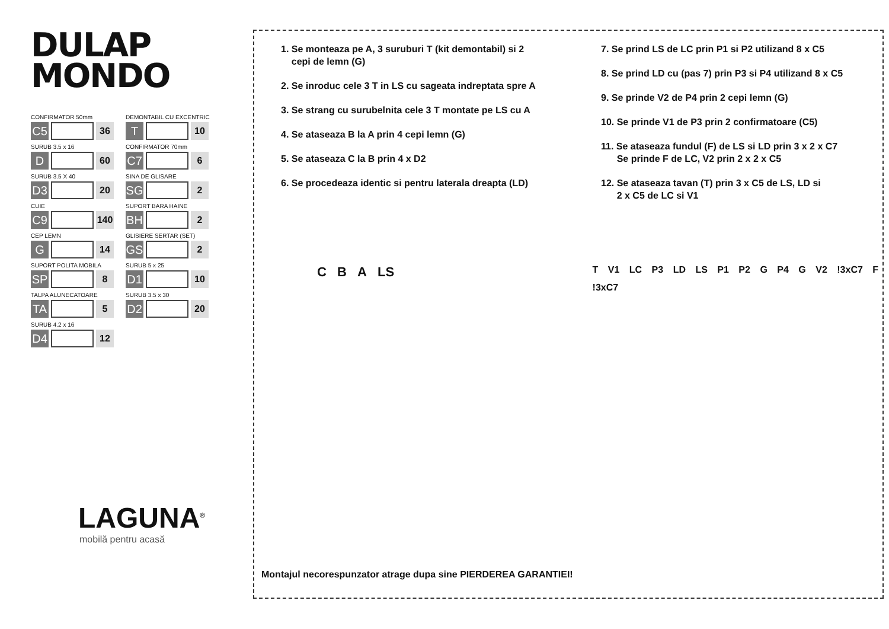DULAP
MONDO
CONFIRMATOR 50mm
C5
36
DEMONTABIL CU EXCENTRIC
T
10
SURUB 3.5 x 16
D
60
CONFIRMATOR 70mm
C7
6
SURUB 3.5 X 40
D3
20
SINA DE GLISARE
SG
2
CUIE
C9
140
SUPORT BARA HAINE
BH
2
CEP LEMN
G
14
GLISIERE SERTAR (SET)
GS
2
SUPORT POLITA MOBILA
SP
8
SURUB 5 x 25
D1
10
TALPA ALUNECATOARE
TA
5
SURUB 3.5 x 30
D2
20
SURUB 4.2 x 16
D4
12
LAGUNA<sup>®</sup>
mobilă pentru acasă
1. Se monteaza pe A, 3 suruburi T (kit demontabil) si 2
cepi de lemn (G)
2. Se inroduc cele 3 T in LS cu sageata indreptata spre A
3. Se strang cu surubelnita cele 3 T montate pe LS cu A
4. Se ataseaza B la A prin 4 cepi lemn (G)
5. Se ataseaza C la B prin 4 x D2
6. Se procedeaza identic si pentru laterala dreapta (LD)
7. Se prind LS de LC prin P1 si P2 utilizand 8 x C5
8. Se prind LD cu (pas 7) prin P3 si P4 utilizand 8 x C5
9. Se prinde V2 de P4 prin 2 cepi lemn (G)
10. Se prinde V1 de P3 prin 2 confirmatoare (C5)
11. Se ataseaza fundul (F) de LS si LD prin 3 x 2 x C7
Se prinde F de LC, V2 prin 2 x 2 x C5
12. Se ataseaza tavan (T) prin 3 x C5 de LS, LD si
2 x C5 de LC si V1
C B A LS
T V1 LC P3 LD LS P1 P2 G P4 G V2 !3xC7 F !3xC7
Montajul necorespunzator atrage dupa sine PIERDEREA GARANTIEI!